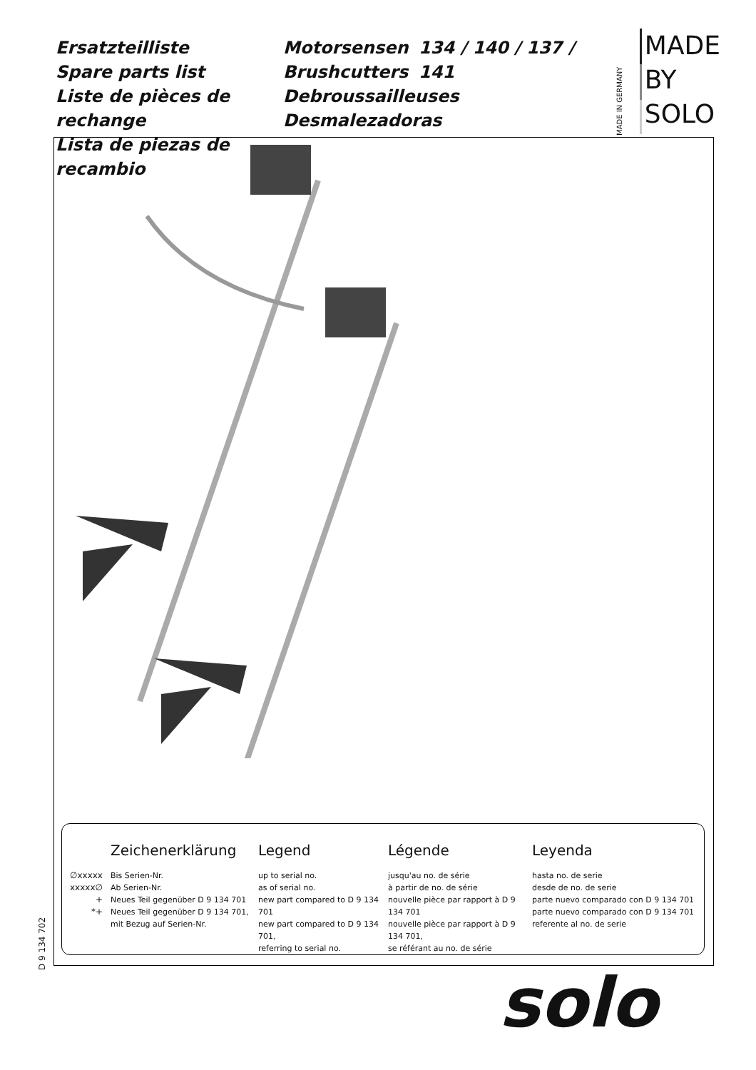Ersatzteilliste
Spare parts list
Liste de pièces de rechange
Lista de piezas de recambio
Motorsensen
Brushcutters
Debroussailleuses
Desmalezadoras
134 / 140 / 137 / 141
MADE IN GERMANY
MADE
BY
SOLO
| | Zeichenerklärung | Legend | Légende | Leyenda |
| --- | --- | --- | --- | --- |
| ∅xxxxx xxxxx∅ + *+ | Bis Serien-Nr. Ab Serien-Nr. Neues Teil gegenüber D 9 134 701 Neues Teil gegenüber D 9 134 701, mit Bezug auf Serien-Nr. | up to serial no. as of serial no. new part compared to D 9 134 701 new part compared to D 9 134 701, referring to serial no. | jusqu'au no. de série à partir de no. de série nouvelle pièce par rapport à D 9 134 701 nouvelle pièce par rapport à D 9 134 701, se référant au no. de série | hasta no. de serie desde de no. de serie parte nuevo comparado con D 9 134 701 parte nuevo comparado con D 9 134 701 referente al no. de serie |
D 9 134 702 solo